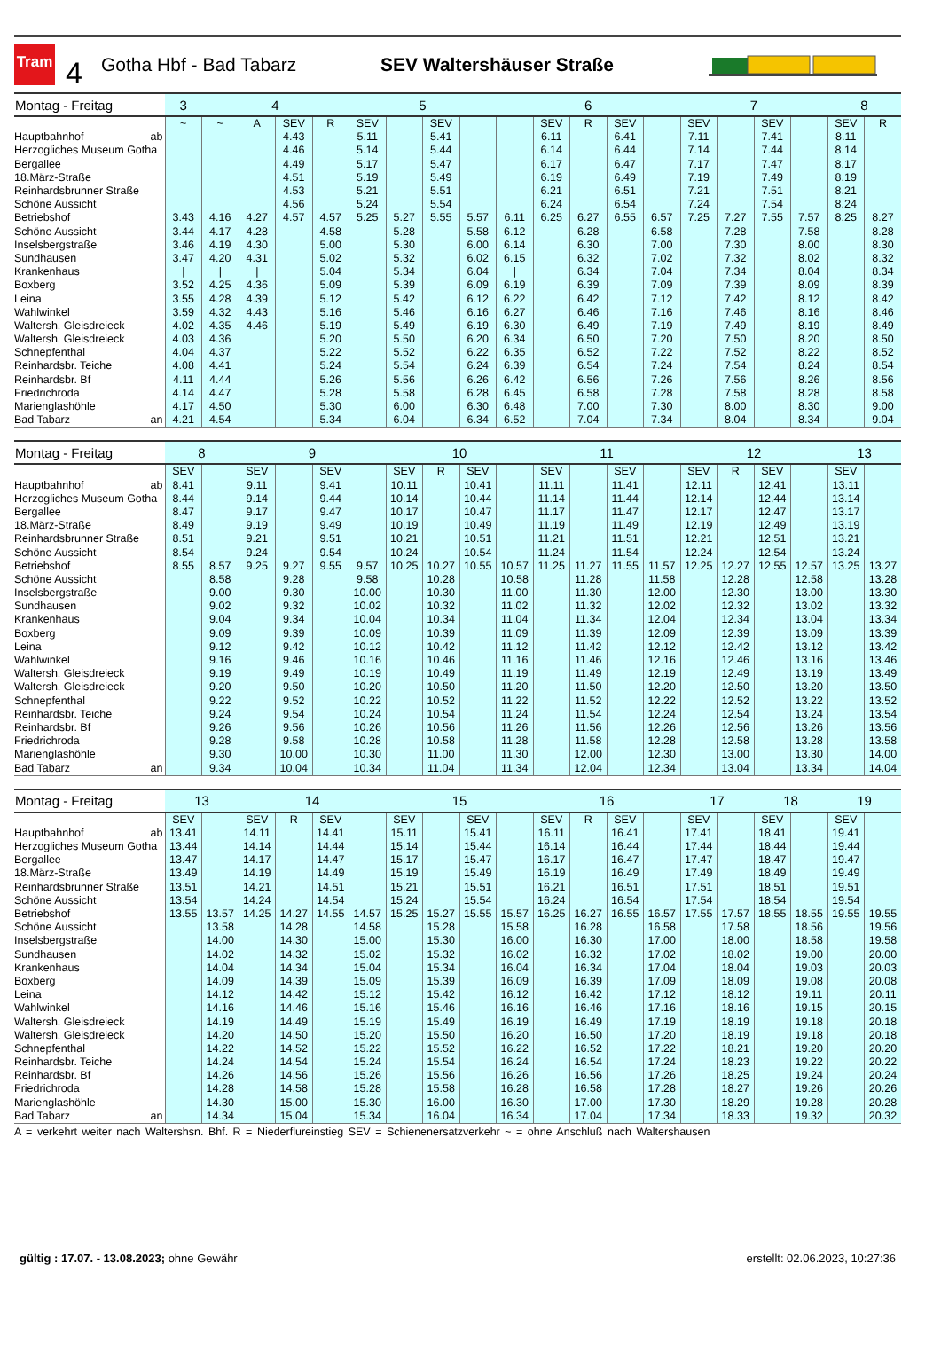Tram
4
Gotha Hbf - Bad Tabarz SEV Waltershäuser Straße
| Montag - Freitag | 3 | 4 | | | | 5 | | | | 6 | | | | | 7 | | | | 8 | |
| --- | --- | --- | --- | --- | --- | --- | --- | --- | --- | --- | --- | --- | --- | --- | --- | --- | --- | --- | --- | --- |
| | ~ | ~ | A | SEV | R | SEV | | SEV | | | SEV | R | SEV | | SEV | | SEV | | SEV | R |
| Hauptbahnhof ab | | | | 4.43 | | 5.11 | | 5.41 | | | 6.11 | | 6.41 | | 7.11 | | 7.41 | | 8.11 | |
| Herzogliches Museum Gotha | | | | 4.46 | | 5.14 | | 5.44 | | | 6.14 | | 6.44 | | 7.14 | | 7.44 | | 8.14 | |
| Bergallee | | | | 4.49 | | 5.17 | | 5.47 | | | 6.17 | | 6.47 | | 7.17 | | 7.47 | | 8.17 | |
| 18.März-Straße | | | | 4.51 | | 5.19 | | 5.49 | | | 6.19 | | 6.49 | | 7.19 | | 7.49 | | 8.19 | |
| Reinhardsbrunner Straße | | | | 4.53 | | 5.21 | | 5.51 | | | 6.21 | | 6.51 | | 7.21 | | 7.51 | | 8.21 | |
| Schöne Aussicht | | | | 4.56 | | 5.24 | | 5.54 | | | 6.24 | | 6.54 | | 7.24 | | 7.54 | | 8.24 | |
| Betriebshof | 3.43 | 4.16 | 4.27 | 4.57 | 4.57 | 5.25 | 5.27 | 5.55 | 5.57 | 6.11 | 6.25 | 6.27 | 6.55 | 6.57 | 7.25 | 7.27 | 7.55 | 7.57 | 8.25 | 8.27 |
| Schöne Aussicht | 3.44 | 4.17 | 4.28 | | 4.58 | | 5.28 | | 5.58 | 6.12 | | 6.28 | | 6.58 | | 7.28 | | 7.58 | | 8.28 |
| Inselsbergstraße | 3.46 | 4.19 | 4.30 | | 5.00 | | 5.30 | | 6.00 | 6.14 | | 6.30 | | 7.00 | | 7.30 | | 8.00 | | 8.30 |
| Sundhausen | 3.47 | 4.20 | 4.31 | | 5.02 | | 5.32 | | 6.02 | 6.15 | | 6.32 | | 7.02 | | 7.32 | | 8.02 | | 8.32 |
| Krankenhaus | / | / | / | | 5.04 | | 5.34 | | 6.04 | / | | 6.34 | | 7.04 | | 7.34 | | 8.04 | | 8.34 |
| Boxberg | 3.52 | 4.25 | 4.36 | | 5.09 | | 5.39 | | 6.09 | 6.19 | | 6.39 | | 7.09 | | 7.39 | | 8.09 | | 8.39 |
| Leina | 3.55 | 4.28 | 4.39 | | 5.12 | | 5.42 | | 6.12 | 6.22 | | 6.42 | | 7.12 | | 7.42 | | 8.12 | | 8.42 |
| Wahlwinkel | 3.59 | 4.32 | 4.43 | | 5.16 | | 5.46 | | 6.16 | 6.27 | | 6.46 | | 7.16 | | 7.46 | | 8.16 | | 8.46 |
| Waltersh. Gleisdreieck | 4.02 | 4.35 | 4.46 | | 5.19 | | 5.49 | | 6.19 | 6.30 | | 6.49 | | 7.19 | | 7.49 | | 8.19 | | 8.49 |
| Waltersh. Gleisdreieck | 4.03 | 4.36 | | | 5.20 | | 5.50 | | 6.20 | 6.34 | | 6.50 | | 7.20 | | 7.50 | | 8.20 | | 8.50 |
| Schnepfenthal | 4.04 | 4.37 | | | 5.22 | | 5.52 | | 6.22 | 6.35 | | 6.52 | | 7.22 | | 7.52 | | 8.22 | | 8.52 |
| Reinhardsbr. Teiche | 4.08 | 4.41 | | | 5.24 | | 5.54 | | 6.24 | 6.39 | | 6.54 | | 7.24 | | 7.54 | | 8.24 | | 8.54 |
| Reinhardsbr. Bf | 4.11 | 4.44 | | | 5.26 | | 5.56 | | 6.26 | 6.42 | | 6.56 | | 7.26 | | 7.56 | | 8.26 | | 8.56 |
| Friedrichroda | 4.14 | 4.47 | | | 5.28 | | 5.58 | | 6.28 | 6.45 | | 6.58 | | 7.28 | | 7.58 | | 8.28 | | 8.58 |
| Marienglashöhle | 4.17 | 4.50 | | | 5.30 | | 6.00 | | 6.30 | 6.48 | | 7.00 | | 7.30 | | 8.00 | | 8.30 | | 9.00 |
| Bad Tabarz an | 4.21 | 4.54 | | | 5.34 | | 6.04 | | 6.34 | 6.52 | | 7.04 | | 7.34 | | 8.04 | | 8.34 | | 9.04 |
| Montag - Freitag | 8 | | 9 | | | | 10 | | | | 11 | | | | 12 | | | | 13 | |
| --- | --- | --- | --- | --- | --- | --- | --- | --- | --- | --- | --- | --- | --- | --- | --- | --- | --- | --- | --- | --- |
| | SEV | | SEV | | SEV | | SEV | R | SEV | | SEV | | SEV | | SEV | R | SEV | | SEV | |
| Hauptbahnhof ab | 8.41 | | 9.11 | | 9.41 | | 10.11 | | 10.41 | | 11.11 | | 11.41 | | 12.11 | | 12.41 | | 13.11 | |
| Herzogliches Museum Gotha | 8.44 | | 9.14 | | 9.44 | | 10.14 | | 10.44 | | 11.14 | | 11.44 | | 12.14 | | 12.44 | | 13.14 | |
| Bergallee | 8.47 | | 9.17 | | 9.47 | | 10.17 | | 10.47 | | 11.17 | | 11.47 | | 12.17 | | 12.47 | | 13.17 | |
| 18.März-Straße | 8.49 | | 9.19 | | 9.49 | | 10.19 | | 10.49 | | 11.19 | | 11.49 | | 12.19 | | 12.49 | | 13.19 | |
| Reinhardsbrunner Straße | 8.51 | | 9.21 | | 9.51 | | 10.21 | | 10.51 | | 11.21 | | 11.51 | | 12.21 | | 12.51 | | 13.21 | |
| Schöne Aussicht | 8.54 | | 9.24 | | 9.54 | | 10.24 | | 10.54 | | 11.24 | | 11.54 | | 12.24 | | 12.54 | | 13.24 | |
| Betriebshof | 8.55 | 8.57 | 9.25 | 9.27 | 9.55 | 9.57 | 10.25 | 10.27 | 10.55 | 10.57 | 11.25 | 11.27 | 11.55 | 11.57 | 12.25 | 12.27 | 12.55 | 12.57 | 13.25 | 13.27 |
| Schöne Aussicht | | 8.58 | | 9.28 | | 9.58 | | 10.28 | | 10.58 | | 11.28 | | 11.58 | | 12.28 | | 12.58 | | 13.28 |
| Inselsbergstraße | | 9.00 | | 9.30 | | 10.00 | | 10.30 | | 11.00 | | 11.30 | | 12.00 | | 12.30 | | 13.00 | | 13.30 |
| Sundhausen | | 9.02 | | 9.32 | | 10.02 | | 10.32 | | 11.02 | | 11.32 | | 12.02 | | 12.32 | | 13.02 | | 13.32 |
| Krankenhaus | | 9.04 | | 9.34 | | 10.04 | | 10.34 | | 11.04 | | 11.34 | | 12.04 | | 12.34 | | 13.04 | | 13.34 |
| Boxberg | | 9.09 | | 9.39 | | 10.09 | | 10.39 | | 11.09 | | 11.39 | | 12.09 | | 12.39 | | 13.09 | | 13.39 |
| Leina | | 9.12 | | 9.42 | | 10.12 | | 10.42 | | 11.12 | | 11.42 | | 12.12 | | 12.42 | | 13.12 | | 13.42 |
| Wahlwinkel | | 9.16 | | 9.46 | | 10.16 | | 10.46 | | 11.16 | | 11.46 | | 12.16 | | 12.46 | | 13.16 | | 13.46 |
| Waltersh. Gleisdreieck | | 9.19 | | 9.49 | | 10.19 | | 10.49 | | 11.19 | | 11.49 | | 12.19 | | 12.49 | | 13.19 | | 13.49 |
| Waltersh. Gleisdreieck | | 9.20 | | 9.50 | | 10.20 | | 10.50 | | 11.20 | | 11.50 | | 12.20 | | 12.50 | | 13.20 | | 13.50 |
| Schnepfenthal | | 9.22 | | 9.52 | | 10.22 | | 10.52 | | 11.22 | | 11.52 | | 12.22 | | 12.52 | | 13.22 | | 13.52 |
| Reinhardsbr. Teiche | | 9.24 | | 9.54 | | 10.24 | | 10.54 | | 11.24 | | 11.54 | | 12.24 | | 12.54 | | 13.24 | | 13.54 |
| Reinhardsbr. Bf | | 9.26 | | 9.56 | | 10.26 | | 10.56 | | 11.26 | | 11.56 | | 12.26 | | 12.56 | | 13.26 | | 13.56 |
| Friedrichroda | | 9.28 | | 9.58 | | 10.28 | | 10.58 | | 11.28 | | 11.58 | | 12.28 | | 12.58 | | 13.28 | | 13.58 |
| Marienglashöhle | | 9.30 | | 10.00 | | 10.30 | | 11.00 | | 11.30 | | 12.00 | | 12.30 | | 13.00 | | 13.30 | | 14.00 |
| Bad Tabarz an | | 9.34 | | 10.04 | | 10.34 | | 11.04 | | 11.34 | | 12.04 | | 12.34 | | 13.04 | | 13.34 | | 14.04 |
| Montag - Freitag | 13 | | 14 | | | | 15 | | | | 16 | | | | 17 | | 18 | | 19 | |
| --- | --- | --- | --- | --- | --- | --- | --- | --- | --- | --- | --- | --- | --- | --- | --- | --- | --- | --- | --- | --- |
| | SEV | | SEV | R | SEV | | SEV | | SEV | | SEV | R | SEV | | SEV | | SEV | | SEV | |
| Hauptbahnhof ab | 13.41 | | 14.11 | | 14.41 | | 15.11 | | 15.41 | | 16.11 | | 16.41 | | 17.41 | | 18.41 | | 19.41 | |
| Herzogliches Museum Gotha | 13.44 | | 14.14 | | 14.44 | | 15.14 | | 15.44 | | 16.14 | | 16.44 | | 17.44 | | 18.44 | | 19.44 | |
| Bergallee | 13.47 | | 14.17 | | 14.47 | | 15.17 | | 15.47 | | 16.17 | | 16.47 | | 17.47 | | 18.47 | | 19.47 | |
| 18.März-Straße | 13.49 | | 14.19 | | 14.49 | | 15.19 | | 15.49 | | 16.19 | | 16.49 | | 17.49 | | 18.49 | | 19.49 | |
| Reinhardsbrunner Straße | 13.51 | | 14.21 | | 14.51 | | 15.21 | | 15.51 | | 16.21 | | 16.51 | | 17.51 | | 18.51 | | 19.51 | |
| Schöne Aussicht | 13.54 | | 14.24 | | 14.54 | | 15.24 | | 15.54 | | 16.24 | | 16.54 | | 17.54 | | 18.54 | | 19.54 | |
| Betriebshof | 13.55 | 13.57 | 14.25 | 14.27 | 14.55 | 14.57 | 15.25 | 15.27 | 15.55 | 15.57 | 16.25 | 16.27 | 16.55 | 16.57 | 17.55 | 17.57 | 18.55 | 18.55 | 19.55 | 19.55 |
| Schöne Aussicht | | 13.58 | | 14.28 | | 14.58 | | 15.28 | | 15.58 | | 16.28 | | 16.58 | | 17.58 | | 18.56 | | 19.56 |
| Inselsbergstraße | | 14.00 | | 14.30 | | 15.00 | | 15.30 | | 16.00 | | 16.30 | | 17.00 | | 18.00 | | 18.58 | | 19.58 |
| Sundhausen | | 14.02 | | 14.32 | | 15.02 | | 15.32 | | 16.02 | | 16.32 | | 17.02 | | 18.02 | | 19.00 | | 20.00 |
| Krankenhaus | | 14.04 | | 14.34 | | 15.04 | | 15.34 | | 16.04 | | 16.34 | | 17.04 | | 18.04 | | 19.03 | | 20.03 |
| Boxberg | | 14.09 | | 14.39 | | 15.09 | | 15.39 | | 16.09 | | 16.39 | | 17.09 | | 18.09 | | 19.08 | | 20.08 |
| Leina | | 14.12 | | 14.42 | | 15.12 | | 15.42 | | 16.12 | | 16.42 | | 17.12 | | 18.12 | | 19.11 | | 20.11 |
| Wahlwinkel | | 14.16 | | 14.46 | | 15.16 | | 15.46 | | 16.16 | | 16.46 | | 17.16 | | 18.16 | | 19.15 | | 20.15 |
| Waltersh. Gleisdreieck | | 14.19 | | 14.49 | | 15.19 | | 15.49 | | 16.19 | | 16.49 | | 17.19 | | 18.19 | | 19.18 | | 20.18 |
| Waltersh. Gleisdreieck | | 14.20 | | 14.50 | | 15.20 | | 15.50 | | 16.20 | | 16.50 | | 17.20 | | 18.19 | | 19.18 | | 20.18 |
| Schnepfenthal | | 14.22 | | 14.52 | | 15.22 | | 15.52 | | 16.22 | | 16.52 | | 17.22 | | 18.21 | | 19.20 | | 20.20 |
| Reinhardsbr. Teiche | | 14.24 | | 14.54 | | 15.24 | | 15.54 | | 16.24 | | 16.54 | | 17.24 | | 18.23 | | 19.22 | | 20.22 |
| Reinhardsbr. Bf | | 14.26 | | 14.56 | | 15.26 | | 15.56 | | 16.26 | | 16.56 | | 17.26 | | 18.25 | | 19.24 | | 20.24 |
| Friedrichroda | | 14.28 | | 14.58 | | 15.28 | | 15.58 | | 16.28 | | 16.58 | | 17.28 | | 18.27 | | 19.26 | | 20.26 |
| Marienglashöhle | | 14.30 | | 15.00 | | 15.30 | | 16.00 | | 16.30 | | 17.00 | | 17.30 | | 18.29 | | 19.28 | | 20.28 |
| Bad Tabarz an | | 14.34 | | 15.04 | | 15.34 | | 16.04 | | 16.34 | | 17.04 | | 17.34 | | 18.33 | | 19.32 | | 20.32 |
A = verkehrt weiter nach Waltershsn. Bhf. R = Niederflureinstieg SEV = Schienenersatzverkehr ~ = ohne Anschluß nach Waltershausen
gültig : 17.07. - 13.08.2023; ohne Gewähr
erstellt: 02.06.2023, 10:27:36